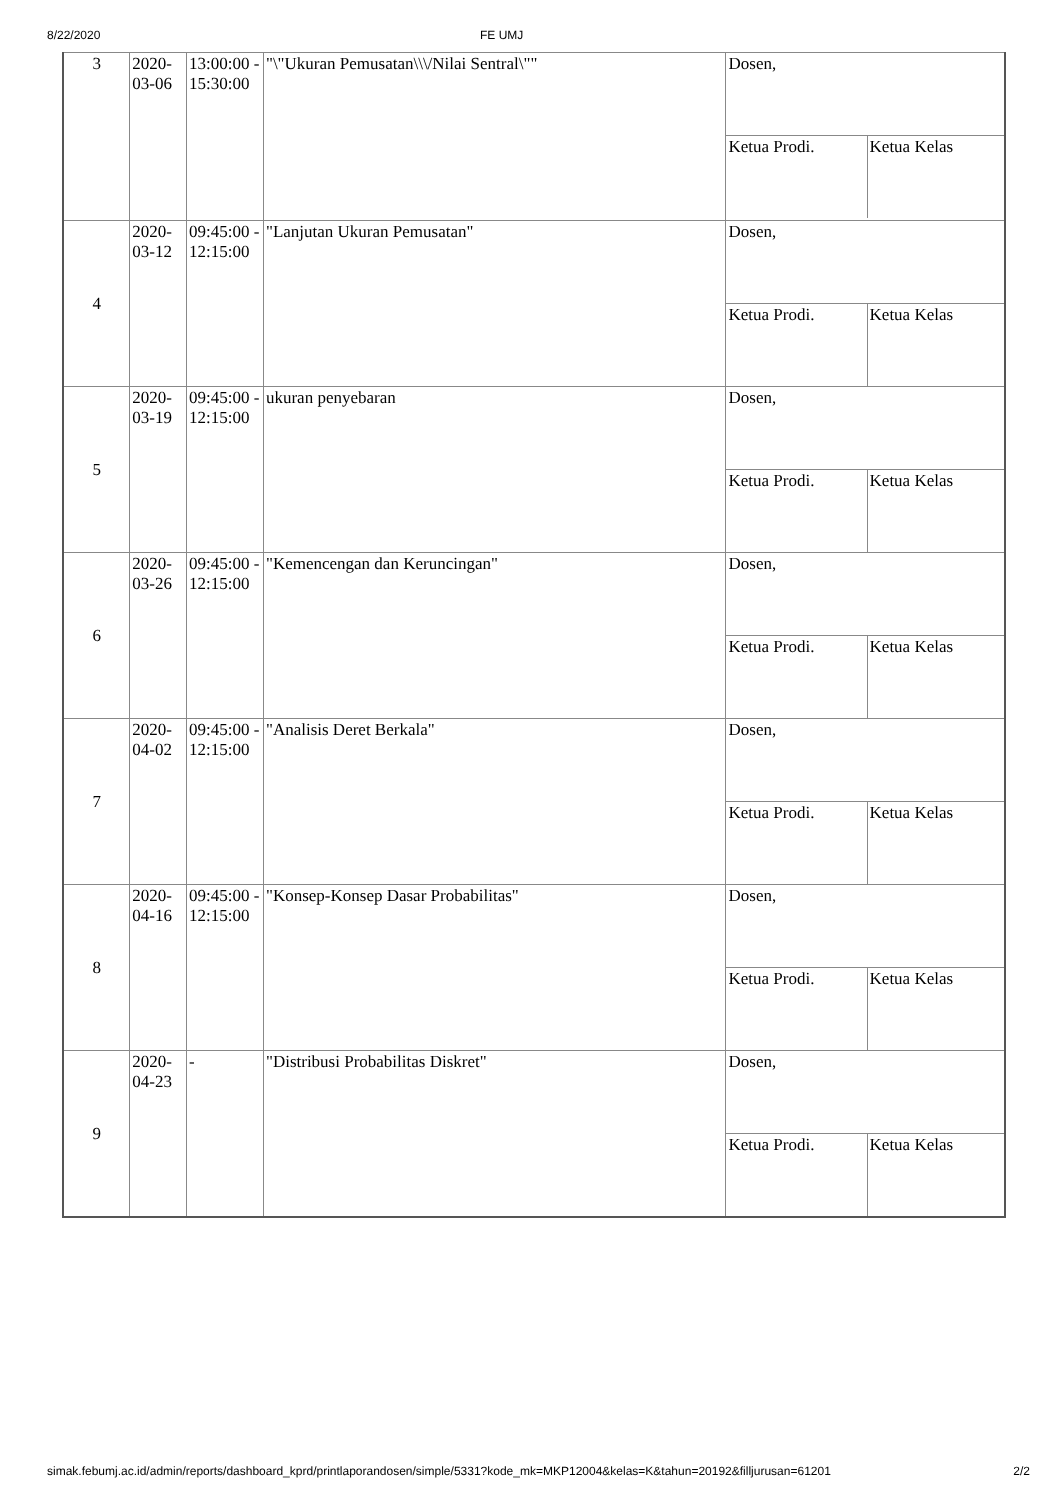8/22/2020 FE UMJ
| 3 | 2020-03-06 | 13:00:00 - 15:30:00 | "\"Ukuran Pemusatan\\\/Nilai Sentral\"" | / Dosen, / / / Ketua Prodi. / Ketua Kelas / |
| 4 | 2020-03-12 | 09:45:00 - 12:15:00 | "Lanjutan Ukuran Pemusatan" | / Dosen, / / / Ketua Prodi. / Ketua Kelas / |
| 5 | 2020-03-19 | 09:45:00 - 12:15:00 | ukuran penyebaran | / Dosen, / / / Ketua Prodi. / Ketua Kelas / |
| 6 | 2020-03-26 | 09:45:00 - 12:15:00 | "Kemencengan dan Keruncingan" | / Dosen, / / / Ketua Prodi. / Ketua Kelas / |
| 7 | 2020-04-02 | 09:45:00 - 12:15:00 | "Analisis Deret Berkala" | / Dosen, / / / Ketua Prodi. / Ketua Kelas / |
| 8 | 2020-04-16 | 09:45:00 - 12:15:00 | "Konsep-Konsep Dasar Probabilitas" | / Dosen, / / / Ketua Prodi. / Ketua Kelas / |
| 9 | 2020-04-23 | - | "Distribusi Probabilitas Diskret" | / Dosen, / / / Ketua Prodi. / Ketua Kelas / |
simak.febumj.ac.id/admin/reports/dashboard_kprd/printlaporandosen/simple/5331?kode_mk=MKP12004&kelas=K&tahun=20192&filljurusan=61201 2/2